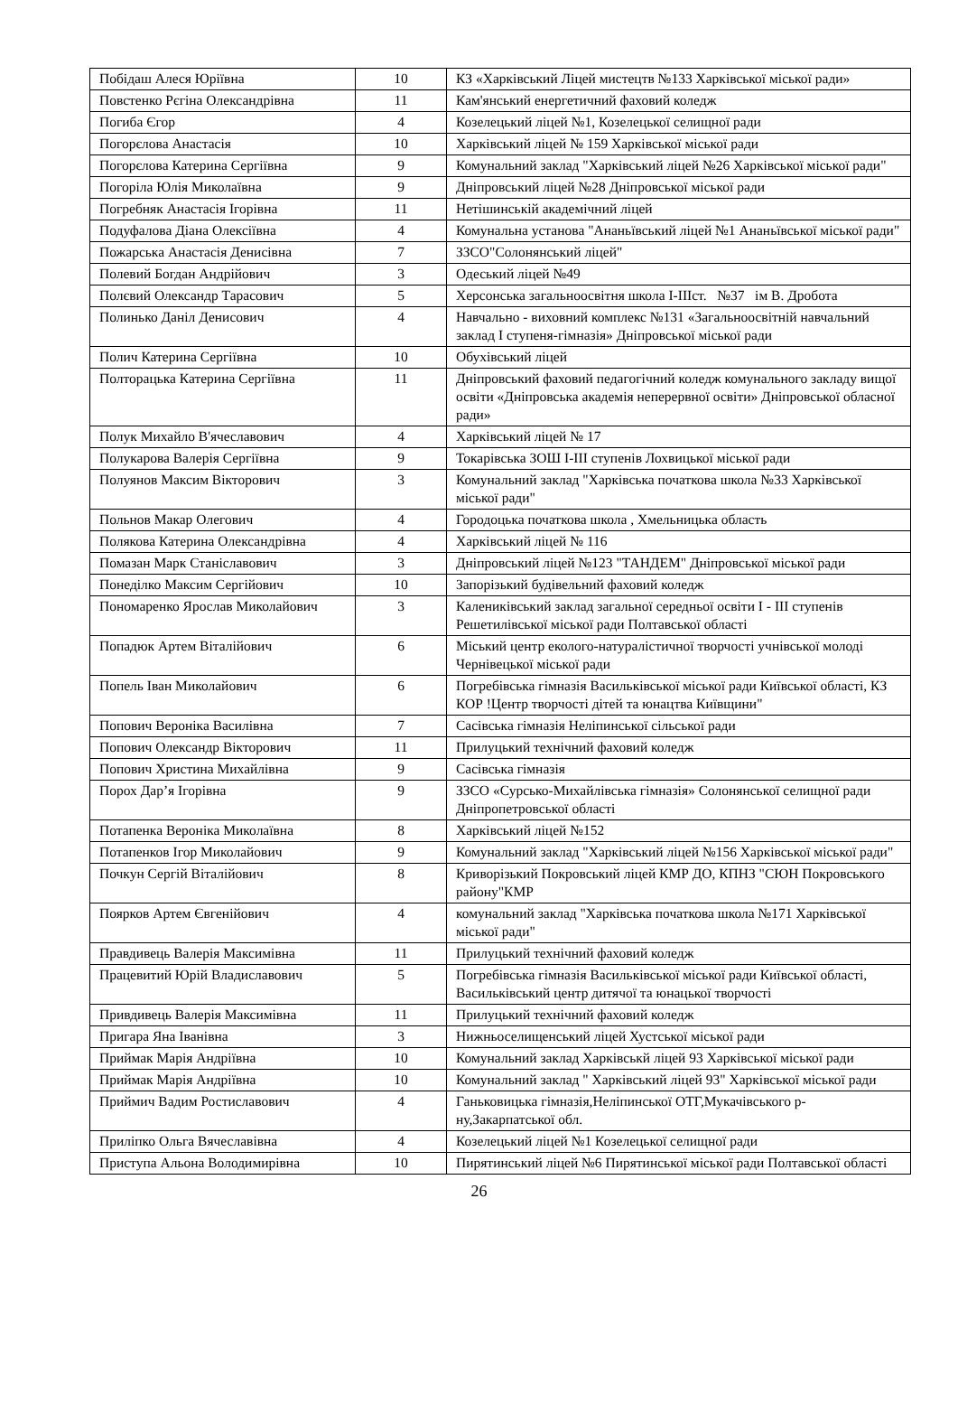| Побідаш Алеся Юріївна | 10 | КЗ «Харківський Ліцей мистецтв №133 Харківської міської ради» |
| Повстенко Рєгіна Олександрівна | 11 | Кам'янський енергетичний фаховий коледж |
| Погиба Єгор | 4 | Козелецький ліцей №1, Козелецької селищної ради |
| Погорєлова Анастасія | 10 | Харківський ліцей № 159 Харківської міської ради |
| Погорєлова Катерина Сергіївна | 9 | Комунальний заклад "Харківський ліцей №26 Харківської міської ради" |
| Погоріла Юлія Миколаївна | 9 | Дніпровський ліцей №28 Дніпровської міської ради |
| Погребняк Анастасія Ігорівна | 11 | Нетішинській академічний ліцей |
| Подуфалова Діана Олексіївна | 4 | Комунальна установа "Ананьївський ліцей №1 Ананьївської міської ради" |
| Пожарська Анастасія Денисівна | 7 | ЗЗСО"Солонянський ліцей" |
| Полевий Богдан Андрійович | 3 | Одеський ліцей №49 |
| Полєвий Олександр Тарасович | 5 | Херсонська загальноосвітня школа І-ІІІст. №37 ім В. Дробота |
| Полинько Даніл Денисович | 4 | Навчально - виховний комплекс №131 «Загальноосвітній навчальний заклад І ступеня-гімназія» Дніпровської міської ради |
| Полич Катерина Сергіївна | 10 | Обухівський ліцей |
| Полторацька Катерина Сергіївна | 11 | Дніпровський фаховий педагогічний коледж комунального закладу вищої освіти «Дніпровська академія неперервної освіти» Дніпровської обласної ради» |
| Полук Михайло В'ячеславович | 4 | Харківський ліцей № 17 |
| Полукарова Валерія Сергіївна | 9 | Токарівська ЗОШ І-ІІІ ступенів Лохвицької міської ради |
| Полуянов Максим Вікторович | 3 | Комунальний заклад "Харківська початкова школа №33 Харківської міської ради" |
| Польнов Макар Олегович | 4 | Городоцька початкова школа , Хмельницька область |
| Полякова Катерина Олександрівна | 4 | Харківський ліцей № 116 |
| Помазан Марк Станіславович | 3 | Дніпровський ліцей №123 "ТАНДЕМ" Дніпровської міської ради |
| Понеділко Максим Сергійович | 10 | Запорізький будівельний фаховий коледж |
| Пономаренко Ярослав Миколайович | 3 | Калениківський заклад загальної середньої освіти I - III ступенів Решетилівської міської ради Полтавської області |
| Попадюк Артем Віталійович | 6 | Міський центр еколого-натуралістичної творчості учнівської молоді Чернівецької міської ради |
| Попель Іван Миколайович | 6 | Погребівська гімназія Васильківської міської ради Київської області, КЗ КОР !Центр творчості дітей та юнацтва Київщини" |
| Попович Вероніка Василівна | 7 | Сасівська гімназія Неліпинської сільської ради |
| Попович Олександр Вікторович | 11 | Прилуцький технічний фаховий коледж |
| Попович Христина Михайлівна | 9 | Сасівська гімназія |
| Порох Дар’я Ігорівна | 9 | ЗЗСО «Сурсько-Михайлівська гімназія» Солонянської селищної ради Дніпропетровської області |
| Потапенка Вероніка Миколаївна | 8 | Харківський ліцей №152 |
| Потапенков Ігор Миколайович | 9 | Комунальний заклад "Харківський ліцей №156 Харківської міської ради" |
| Почкун Сергій Віталійович | 8 | Криворізький Покровський ліцей КМР ДО, КПНЗ "СЮН Покровського району"КМР |
| Поярков Артем Євгенійович | 4 | комунальний заклад "Харківська початкова школа №171 Харківської міської ради" |
| Правдивець Валерія Максимівна | 11 | Прилуцький технічний фаховий коледж |
| Працевитий Юрій Владиславович | 5 | Погребівська гімназія Васильківської міської ради Київської області, Васильківський центр дитячої та юнацької творчості |
| Привдивець Валерія Максимівна | 11 | Прилуцький технічний фаховий коледж |
| Пригара Яна Іванівна | 3 | Нижньоселищенський ліцей Хустської міської ради |
| Приймак Марія Андріївна | 10 | Комунальний заклад Харківськй ліцей 93 Харківської міської ради |
| Приймак Марія Андріївна | 10 | Комунальний заклад " Харківський ліцей 93" Харківської міської ради |
| Приймич Вадим Ростиславович | 4 | Ганьковицька гімназія,Неліпинської ОТГ,Мукачівського р-ну,Закарпатської обл. |
| Приліпко Ольга Вячеславівна | 4 | Козелецький ліцей №1 Козелецької селищної ради |
| Приступа Альона Володимирівна | 10 | Пирятинський ліцей №6 Пирятинської міської ради Полтавської області |
26